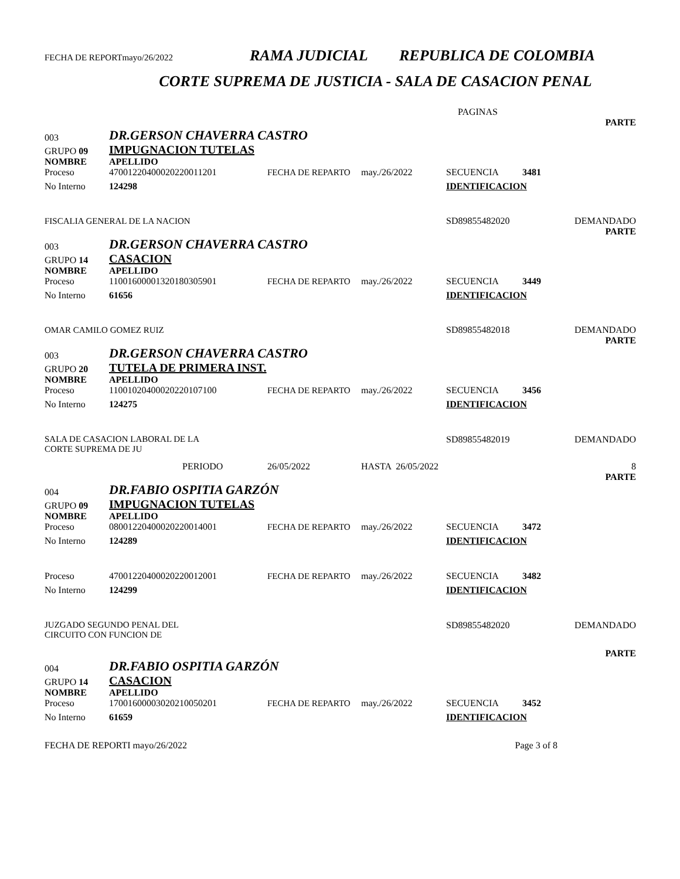FECHA DE REPORTmayo/26/2022 RAMA JUDICIAL REPUBLICA DE COLOMBIA
CORTE SUPREMA DE JUSTICIA - SALA DE CASACION PENAL
PAGINAS
| | | | | | | PARTE |
| 003 | DR.GERSON CHAVERRA CASTRO | | | | | |
| GRUPO 09 | IMPUGNACION TUTELAS | | | | | |
| NOMBRE | APELLIDO | | | | | |
| Proceso | 47001220400020220011201 | FECHA DE REPARTO | may./26/2022 | SECUENCIA | 3481 | |
| No Interno | 124298 | | | IDENTIFICACION | | |
| FISCALIA GENERAL DE LA NACION | | | | SD89855482020 | | DEMANDADO |
| | | | | | | PARTE |
| 003 | DR.GERSON CHAVERRA CASTRO | | | | | |
| GRUPO 14 | CASACION | | | | | |
| NOMBRE | APELLIDO | | | | | |
| Proceso | 11001600001320180305901 | FECHA DE REPARTO | may./26/2022 | SECUENCIA | 3449 | |
| No Interno | 61656 | | | IDENTIFICACION | | |
| OMAR CAMILO GOMEZ RUIZ | | | | SD89855482018 | | DEMANDADO |
| | | | | | | PARTE |
| 003 | DR.GERSON CHAVERRA CASTRO | | | | | |
| GRUPO 20 | TUTELA DE PRIMERA INST. | | | | | |
| NOMBRE | APELLIDO | | | | | |
| Proceso | 11001020400020220107100 | FECHA DE REPARTO | may./26/2022 | SECUENCIA | 3456 | |
| No Interno | 124275 | | | IDENTIFICACION | | |
| SALA DE CASACION LABORAL DE LA CORTE SUPREMA DE JU | | | | SD89855482019 | | DEMANDADO |
| | PERIODO | 26/05/2022 | HASTA 26/05/2022 | | | 8 |
| | | | | | | PARTE |
| 004 | DR.FABIO OSPITIA GARZÓN | | | | | |
| GRUPO 09 | IMPUGNACION TUTELAS | | | | | |
| NOMBRE | APELLIDO | | | | | |
| Proceso | 08001220400020220014001 | FECHA DE REPARTO | may./26/2022 | SECUENCIA | 3472 | |
| No Interno | 124289 | | | IDENTIFICACION | | |
| Proceso | 47001220400020220012001 | FECHA DE REPARTO | may./26/2022 | SECUENCIA | 3482 | |
| No Interno | 124299 | | | IDENTIFICACION | | |
| JUZGADO SEGUNDO PENAL DEL CIRCUITO CON FUNCION DE | | | | SD89855482020 | | DEMANDADO |
| | | | | | | PARTE |
| 004 | DR.FABIO OSPITIA GARZÓN | | | | | |
| GRUPO 14 | CASACION | | | | | |
| NOMBRE | APELLIDO | | | | | |
| Proceso | 17001600003020210050201 | FECHA DE REPARTO | may./26/2022 | SECUENCIA | 3452 | |
| No Interno | 61659 | | | IDENTIFICACION | | |
| FECHA DE REPORTI mayo/26/2022 | | | | Page 3 of 8 | | |